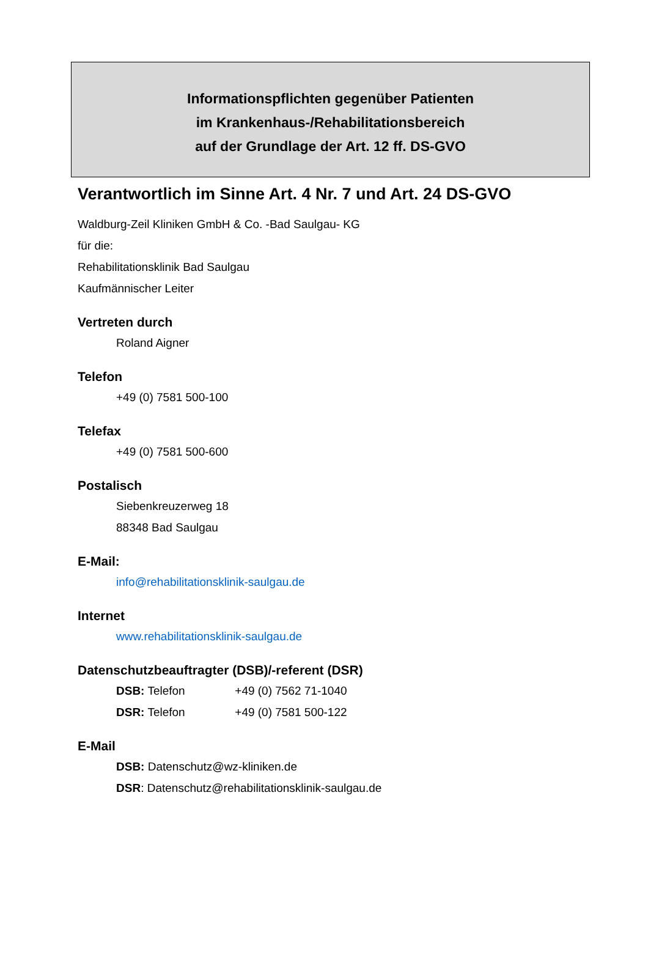Informationspflichten gegenüber Patienten
im Krankenhaus-/Rehabilitationsbereich
auf der Grundlage der Art. 12 ff. DS-GVO
Verantwortlich im Sinne Art. 4 Nr. 7 und Art. 24 DS-GVO
Waldburg-Zeil Kliniken GmbH & Co. -Bad Saulgau- KG
für die:
Rehabilitationsklinik Bad Saulgau
Kaufmännischer Leiter
Vertreten durch
Roland Aigner
Telefon
+49 (0) 7581 500-100
Telefax
+49 (0) 7581 500-600
Postalisch
Siebenkreuzerweg 18
88348 Bad Saulgau
E-Mail:
info@rehabilitationsklinik-saulgau.de
Internet
www.rehabilitationsklinik-saulgau.de
Datenschutzbeauftragter (DSB)/-referent (DSR)
DSB: Telefon +49 (0) 7562 71-1040
DSR: Telefon +49 (0) 7581 500-122
E-Mail
DSB: Datenschutz@wz-kliniken.de
DSR: Datenschutz@rehabilitationsklinik-saulgau.de